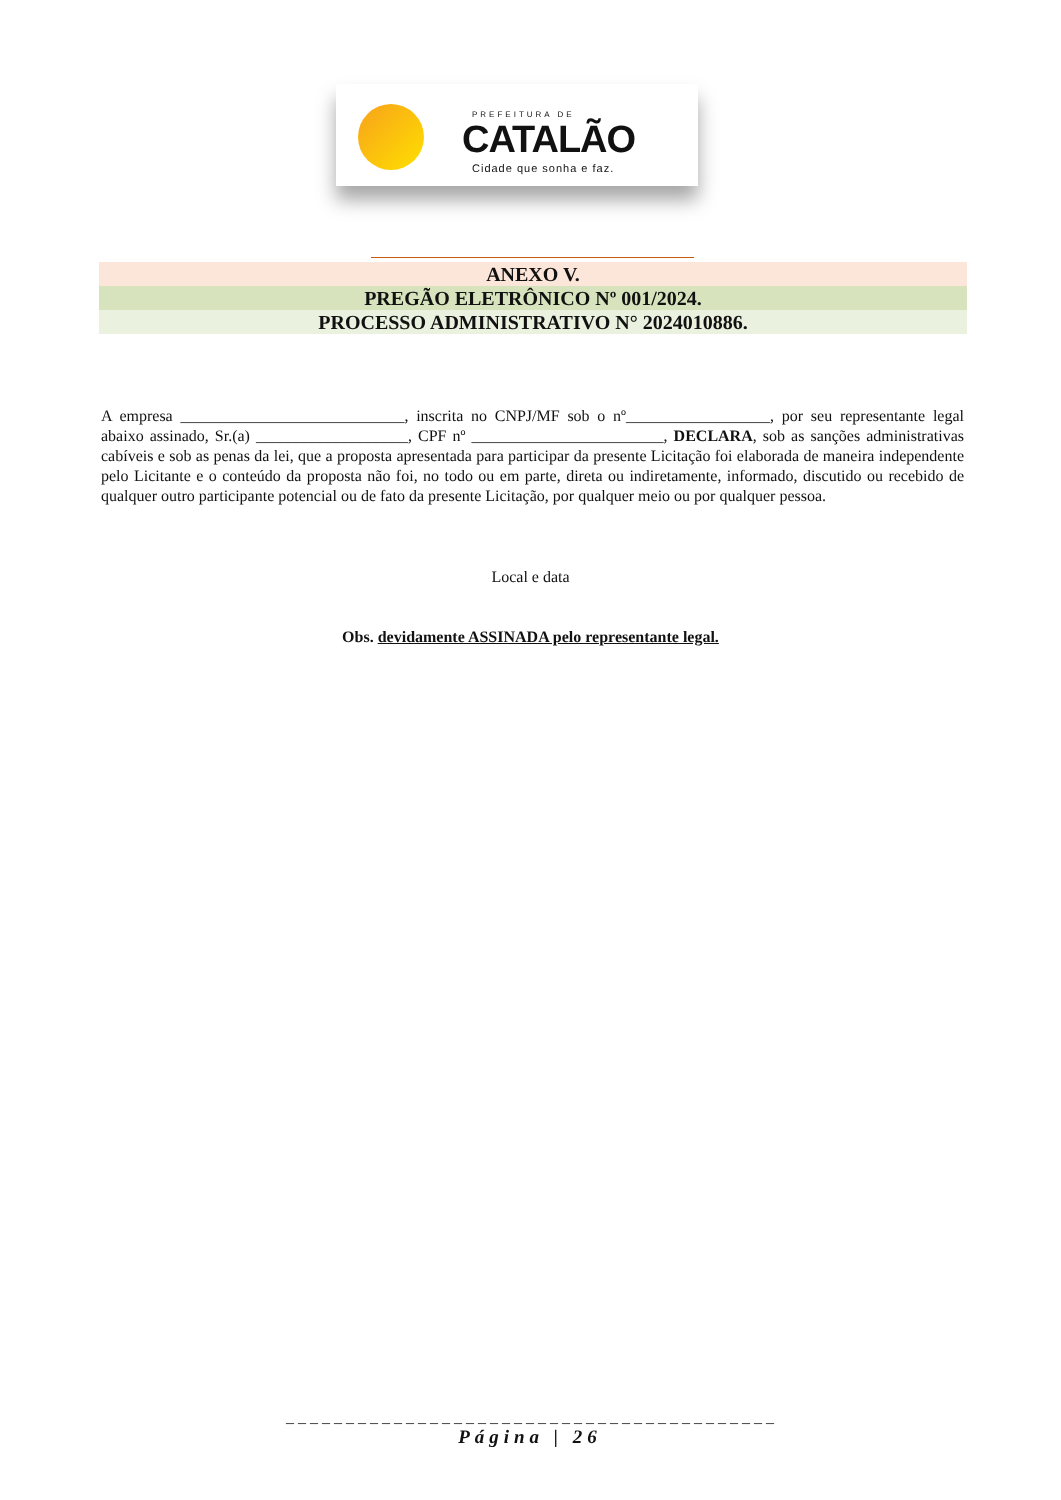PREFEITURA DE
CATALÃO
Cidade que sonha e faz.
ANEXO V.
PREGÃO ELETRÔNICO Nº 001/2024.
PROCESSO ADMINISTRATIVO N° 2024010886.
A empresa ____________________________, inscrita no CNPJ/MF sob o nº__________________, por seu representante legal abaixo assinado, Sr.(a) ___________________, CPF nº ________________________, DECLARA, sob as sanções administrativas cabíveis e sob as penas da lei, que a proposta apresentada para participar da presente Licitação foi elaborada de maneira independente pelo Licitante e o conteúdo da proposta não foi, no todo ou em parte, direta ou indiretamente, informado, discutido ou recebido de qualquer outro participante potencial ou de fato da presente Licitação, por qualquer meio ou por qualquer pessoa.
Local e data
Obs. devidamente ASSINADA pelo representante legal.
_ _ _ _ _ _ _ _ _ _ _ _ _ _ _ _ _ _ _ _ _ _ _ _ _ _ _ _ _ _ _ _ _ _ _ _ _ _ _ _ _
Página | 26